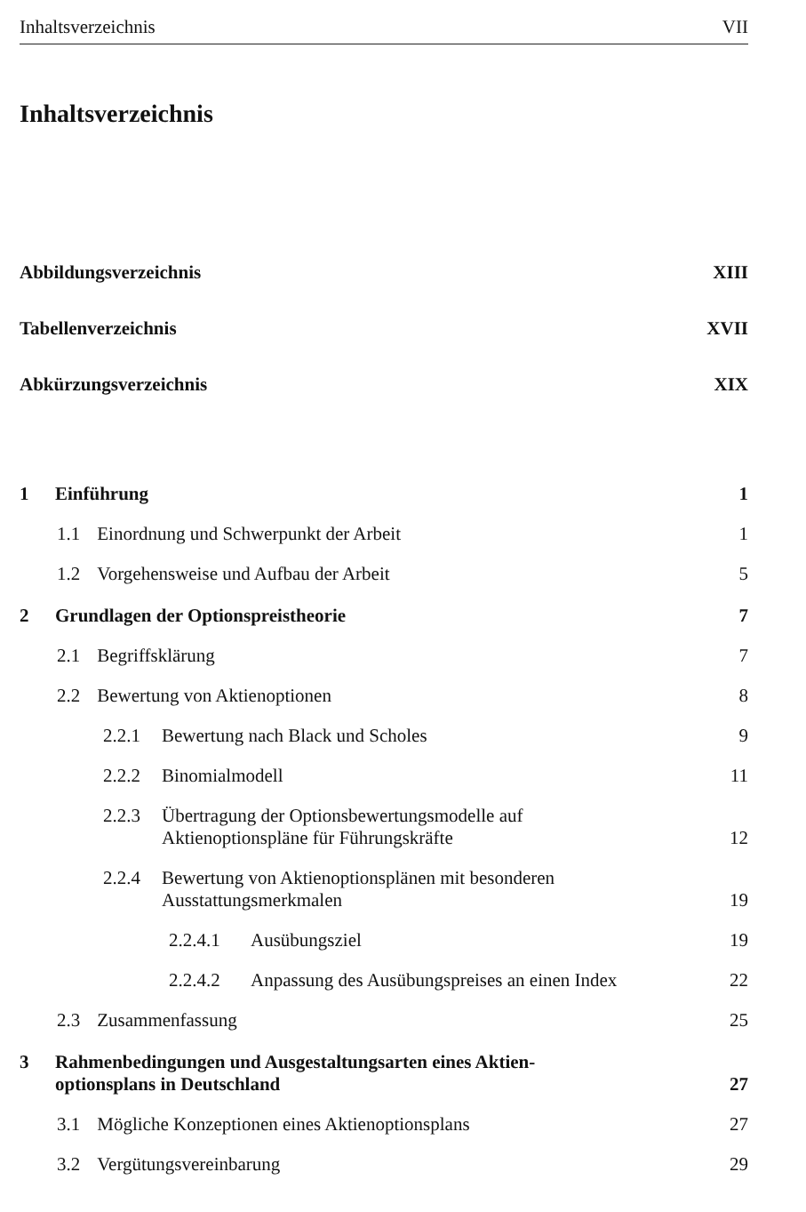Inhaltsverzeichnis VII
Inhaltsverzeichnis
Abbildungsverzeichnis XIII
Tabellenverzeichnis XVII
Abkürzungsverzeichnis XIX
1 Einführung 1
1.1 Einordnung und Schwerpunkt der Arbeit 1
1.2 Vorgehensweise und Aufbau der Arbeit 5
2 Grundlagen der Optionspreistheorie 7
2.1 Begriffsklärung 7
2.2 Bewertung von Aktienoptionen 8
2.2.1 Bewertung nach Black und Scholes 9
2.2.2 Binomialmodell 11
2.2.3 Übertragung der Optionsbewertungsmodelle auf
Aktienoptionspläne für Führungskräfte 12
2.2.4 Bewertung von Aktienoptionsplänen mit besonderen
Ausstattungsmerkmalen 19
2.2.4.1 Ausübungsziel 19
2.2.4.2 Anpassung des Ausübungspreises an einen Index 22
2.3 Zusammenfassung 25
3 Rahmenbedingungen und Ausgestaltungsarten eines Aktien-
optionsplans in Deutschland 27
3.1 Mögliche Konzeptionen eines Aktienoptionsplans 27
3.2 Vergütungsvereinbarung 29